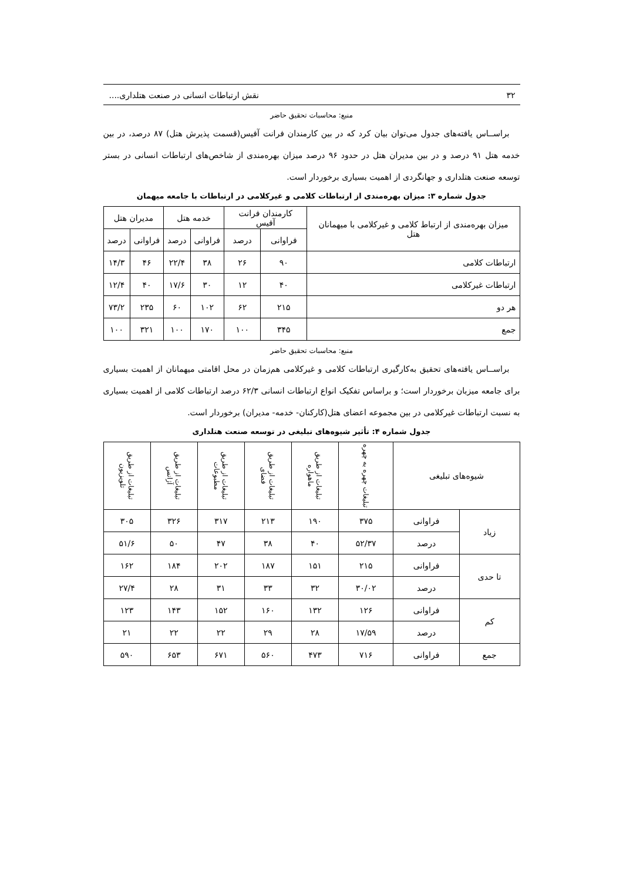۳۲ نقش ارتباطات انسانی در صنعت هتلداری....
منبع: محاسبات تحقیق حاضر
براســاس یافته‌های جدول می‌توان بیان کرد که در بین کارمندان فرانت آفیس(قسمت پذیرش هتل) ۸۷ درصد، در بین خدمه هتل ۹۱ درصد و در بین مدیران هتل در حدود ۹۶ درصد میزان بهره‌مندی از شاخص‌های ارتباطات انسانی در بستر توسعه صنعت هتلداری و جهانگردی از اهمیت بسیاری برخوردار است.
جدول شماره ۳: میزان بهره‌مندی از ارتباطات کلامی و غیرکلامی در ارتباطات با جامعه میهمان
| میزان بهره‌مندی از ارتباط کلامی و غیرکلامی با میهمانان هتل | کارمندان فرانت آفیس | | خدمه هتل | | مدیران هتل | |
| --- | --- | --- | --- | --- | --- | --- |
| | فراوانی | درصد | فراوانی | درصد | فراوانی | درصد |
| ارتباطات کلامی | ۹۰ | ۲۶ | ۳۸ | ۲۲/۴ | ۴۶ | ۱۴/۳ |
| ارتباطات غیرکلامی | ۴۰ | ۱۲ | ۳۰ | ۱۷/۶ | ۴۰ | ۱۲/۴ |
| هر دو | ۲۱۵ | ۶۲ | ۱۰۲ | ۶۰ | ۲۳۵ | ۷۳/۲ |
| جمع | ۳۴۵ | ۱۰۰ | ۱۷۰ | ۱۰۰ | ۳۲۱ | ۱۰۰ |
منبع: محاسبات تحقیق حاضر
براســاس یافته‌های تحقیق به‌کارگیری ارتباطات کلامی و غیرکلامی هم‌زمان در محل اقامتی میهمانان از اهمیت بسیاری برای جامعه میزبان برخوردار است؛ و براساس تفکیک انواع ارتباطات انسانی ۶۲/۳ درصد ارتباطات کلامی از اهمیت بسیاری به نسبت ارتباطات غیرکلامی در بین مجموعه اعضای هتل(کارکنان- خدمه- مدیران) برخوردار است.
جدول شماره ۴: تأثیر شیوه‌های تبلیغی در توسعه صنعت هتلداری
| شیوه‌های تبلیغی | | تبلیغات چهره به چهره | تبلیغات از طریق ماهواره | تبلیغات از طریق فضای | تبلیغات از طریق مطبوعات | تبلیغات از طریق آژانس | تبلیغات از طریق تلویزیون |
| --- | --- | --- | --- | --- | --- | --- | --- |
| زیاد | فراوانی | ۳۷۵ | ۱۹۰ | ۲۱۳ | ۳۱۷ | ۳۲۶ | ۳۰۵ |
| | درصد | ۵۲/۳۷ | ۴۰ | ۳۸ | ۴۷ | ۵۰ | ۵۱/۶ |
| تا حدی | فراوانی | ۲۱۵ | ۱۵۱ | ۱۸۷ | ۲۰۲ | ۱۸۴ | ۱۶۲ |
| | درصد | ۳۰/۰۲ | ۳۲ | ۳۳ | ۳۱ | ۲۸ | ۲۷/۴ |
| کم | فراوانی | ۱۲۶ | ۱۳۲ | ۱۶۰ | ۱۵۲ | ۱۴۳ | ۱۲۳ |
| | درصد | ۱۷/۵۹ | ۲۸ | ۲۹ | ۲۲ | ۲۲ | ۲۱ |
| جمع | فراوانی | ۷۱۶ | ۴۷۳ | ۵۶۰ | ۶۷۱ | ۶۵۳ | ۵۹۰ |